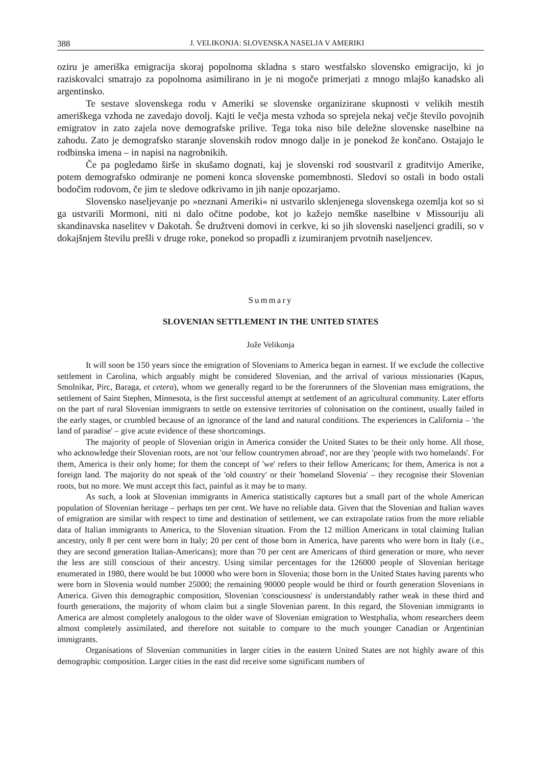388 J. VELIKONJA: SLOVENSKA NASELJA V AMERIKI
oziru je ameriška emigracija skoraj popolnoma skladna s staro westfalsko slovensko emigracijo, ki jo raziskovalci smatrajo za popolnoma asimilirano in je ni mogoče primerjati z mnogo mlajšo kanadsko ali argentinsko.
Te sestave slovenskega rodu v Ameriki se slovenske organizirane skupnosti v velikih mestih ameriškega vzhoda ne zavedajo dovolj. Kajti le večja mesta vzhoda so sprejela nekaj večje število povojnih emigratov in zato zajela nove demografske prilive. Tega toka niso bile deležne slovenske naselbine na zahodu. Zato je demografsko staranje slovenskih rodov mnogo dalje in je ponekod že končano. Ostajajo le rodbinska imena – in napisi na nagrobnikih.
Če pa pogledamo širše in skušamo dognati, kaj je slovenski rod soustvaril z graditvijo Amerike, potem demografsko odmiranje ne pomeni konca slovenske pomembnosti. Sledovi so ostali in bodo ostali bodočim rodovom, če jim te sledove odkrivamo in jih nanje opozarjamo.
Slovensko naseljevanje po »neznani Ameriki« ni ustvarilo sklenjenega slovenskega ozemlja kot so si ga ustvarili Mormoni, niti ni dalo očitne podobe, kot jo kažejo nemške naselbine v Missouriju ali skandinavska naselitev v Dakotah. Še družtveni domovi in cerkve, ki so jih slovenski naseljenci gradili, so v dokajšnjem številu prešli v druge roke, ponekod so propadli z izumiranjem prvotnih naseljencev.
Summary
SLOVENIAN SETTLEMENT IN THE UNITED STATES
Jože Velikonja
It will soon be 150 years since the emigration of Slovenians to America began in earnest. If we exclude the collective settlement in Carolina, which arguably might be considered Slovenian, and the arrival of various missionaries (Kapus, Smolnikar, Pirc, Baraga, et cetera), whom we generally regard to be the forerunners of the Slovenian mass emigrations, the settlement of Saint Stephen, Minnesota, is the first successful attempt at settlement of an agricultural community. Later efforts on the part of rural Slovenian immigrants to settle on extensive territories of colonisation on the continent, usually failed in the early stages, or crumbled because of an ignorance of the land and natural conditions. The experiences in California – 'the land of paradise' – give acute evidence of these shortcomings.
The majority of people of Slovenian origin in America consider the United States to be their only home. All those, who acknowledge their Slovenian roots, are not 'our fellow countrymen abroad', nor are they 'people with two homelands'. For them, America is their only home; for them the concept of 'we' refers to their fellow Americans; for them, America is not a foreign land. The majority do not speak of the 'old country' or their 'homeland Slovenia' – they recognise their Slovenian roots, but no more. We must accept this fact, painful as it may be to many.
As such, a look at Slovenian immigrants in America statistically captures but a small part of the whole American population of Slovenian heritage – perhaps ten per cent. We have no reliable data. Given that the Slovenian and Italian waves of emigration are similar with respect to time and destination of settlement, we can extrapolate ratios from the more reliable data of Italian immigrants to America, to the Slovenian situation. From the 12 million Americans in total claiming Italian ancestry, only 8 per cent were born in Italy; 20 per cent of those born in America, have parents who were born in Italy (i.e., they are second generation Italian-Americans); more than 70 per cent are Americans of third generation or more, who never the less are still conscious of their ancestry. Using similar percentages for the 126000 people of Slovenian heritage enumerated in 1980, there would be but 10000 who were born in Slovenia; those born in the United States having parents who were born in Slovenia would number 25000; the remaining 90000 people would be third or fourth generation Slovenians in America. Given this demographic composition, Slovenian 'consciousness' is understandably rather weak in these third and fourth generations, the majority of whom claim but a single Slovenian parent. In this regard, the Slovenian immigrants in America are almost completely analogous to the older wave of Slovenian emigration to Westphalia, whom researchers deem almost completely assimilated, and therefore not suitable to compare to the much younger Canadian or Argentinian immigrants.
Organisations of Slovenian communities in larger cities in the eastern United States are not highly aware of this demographic composition. Larger cities in the east did receive some significant numbers of